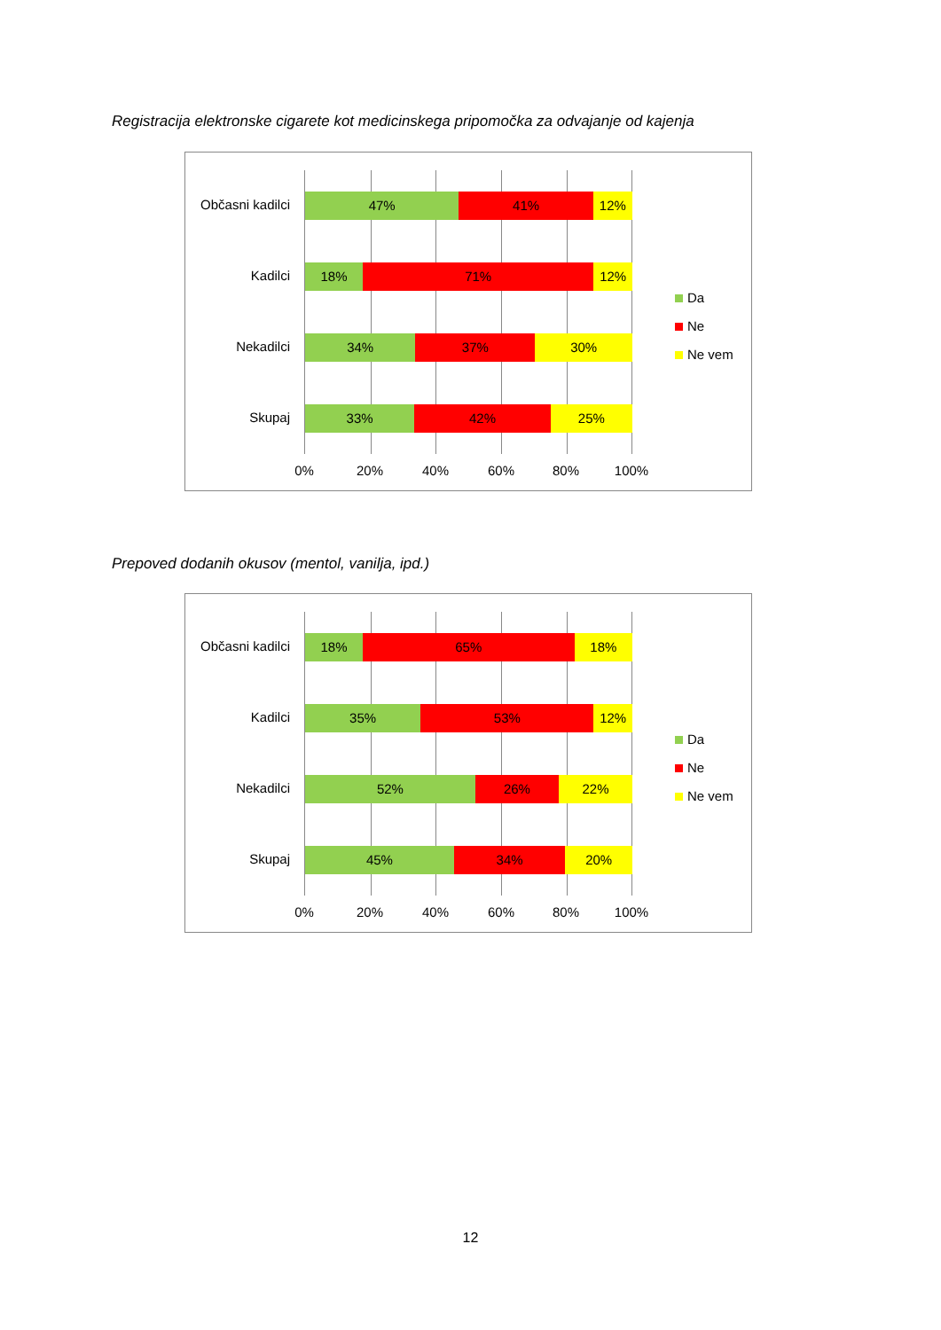Registracija elektronske cigarete kot medicinskega pripomočka za odvajanje od kajenja
47% 41% 12%
18% 71% 12%
34% 37% 30%
33% 42% 25%
Občasni kadilci
Kadilci
Nekadilci
Skupaj
0% 20% 40% 60% 80% 100%
Da
Ne
Ne vem
Prepoved dodanih okusov (mentol, vanilja, ipd.)
18% 65% 18%
35% 53% 12%
52% 26% 22%
45% 34% 20%
Občasni kadilci
Kadilci
Nekadilci
Skupaj
0% 20% 40% 60% 80% 100%
Da
Ne
Ne vem
12